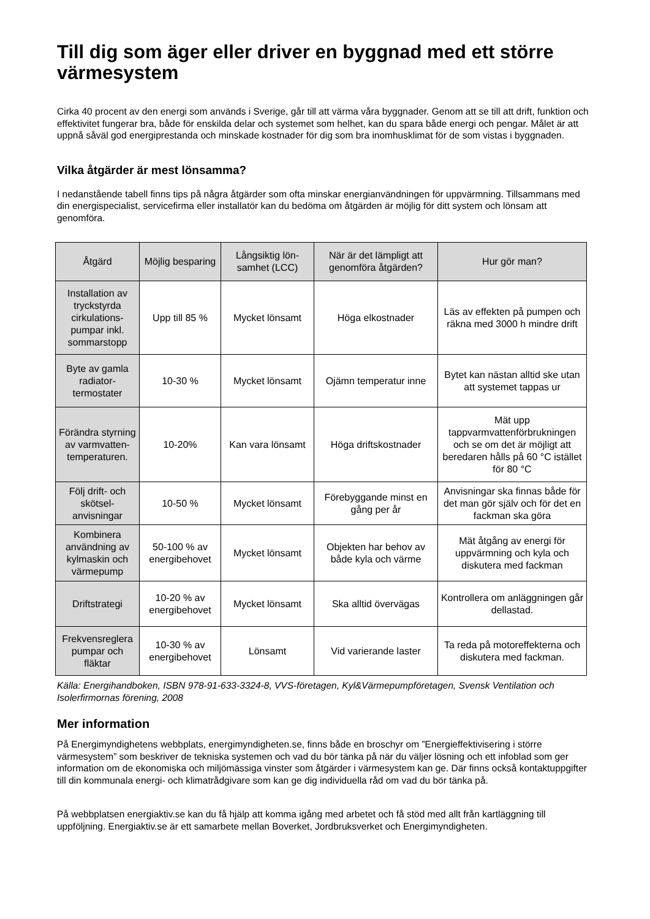Till dig som äger eller driver en byggnad med ett större värmesystem
Cirka 40 procent av den energi som används i Sverige, går till att värma våra byggnader. Genom att se till att drift, funktion och effektivitet fungerar bra, både för enskilda delar och systemet som helhet, kan du spara både energi och pengar. Målet är att uppnå såväl god energiprestanda och minskade kostnader för dig som bra inomhusklimat för de som vistas i byggnaden.
Vilka åtgärder är mest lönsamma?
I nedanstående tabell finns tips på några åtgärder som ofta minskar energianvändningen för uppvärmning. Tillsammans med din energispecialist, servicefirma eller installatör kan du bedöma om åtgärden är möjlig för ditt system och lönsam att genomföra.
| Åtgärd | Möjlig besparing | Långsiktig lön-samhet (LCC) | När är det lämpligt att genomföra åtgärden? | Hur gör man? |
| --- | --- | --- | --- | --- |
| Installation av tryckstyrda cirkulations-pumpar inkl. sommarstopp | Upp till 85 % | Mycket lönsamt | Höga elkostnader | Läs av effekten på pumpen och räkna med 3000 h mindre drift |
| Byte av gamla radiator-termostater | 10-30 % | Mycket lönsamt | Ojämn temperatur inne | Bytet kan nästan alltid ske utan att systemet tappas ur |
| Förändra styrning av varmvatten-temperaturen. | 10-20% | Kan vara lönsamt | Höga driftskostnader | Mät upp tappvarmvattenförbrukningen och se om det är möjligt att beredaren hålls på 60 °C istället för 80 °C |
| Följ drift- och skötsel-anvisningar | 10-50 % | Mycket lönsamt | Förebyggande minst en gång per år | Anvisningar ska finnas både för det man gör själv och för det en fackman ska göra |
| Kombinera användning av kylmaskin och värmepump | 50-100 % av energibehovet | Mycket lönsamt | Objekten har behov av både kyla och värme | Mät åtgång av energi för uppvärmning och kyla och diskutera med fackman |
| Driftstrategi | 10-20 % av energibehovet | Mycket lönsamt | Ska alltid övervägas | Kontrollera om anläggningen går dellastad. |
| Frekvensreglera pumpar och fläktar | 10-30 % av energibehovet | Lönsamt | Vid varierande laster | Ta reda på motoreffekterna och diskutera med fackman. |
Källa: Energihandboken, ISBN 978-91-633-3324-8, VVS-företagen, Kyl&Värmepumpföretagen, Svensk Ventilation och Isolerfirmornas förening, 2008
Mer information
På Energimyndighetens webbplats, energimyndigheten.se, finns både en broschyr om ”Energieffektivisering i större värmesystem” som beskriver de tekniska systemen och vad du bör tänka på när du väljer lösning och ett infoblad som ger information om de ekonomiska och miljömässiga vinster som åtgärder i värmesystem kan ge. Där finns också kontaktuppgifter till din kommunala energi- och klimatrådgivare som kan ge dig individuella råd om vad du bör tänka på.
På webbplatsen energiaktiv.se kan du få hjälp att komma igång med arbetet och få stöd med allt från kartläggning till uppföljning. Energiaktiv.se är ett samarbete mellan Boverket, Jordbruksverket och Energimyndigheten.